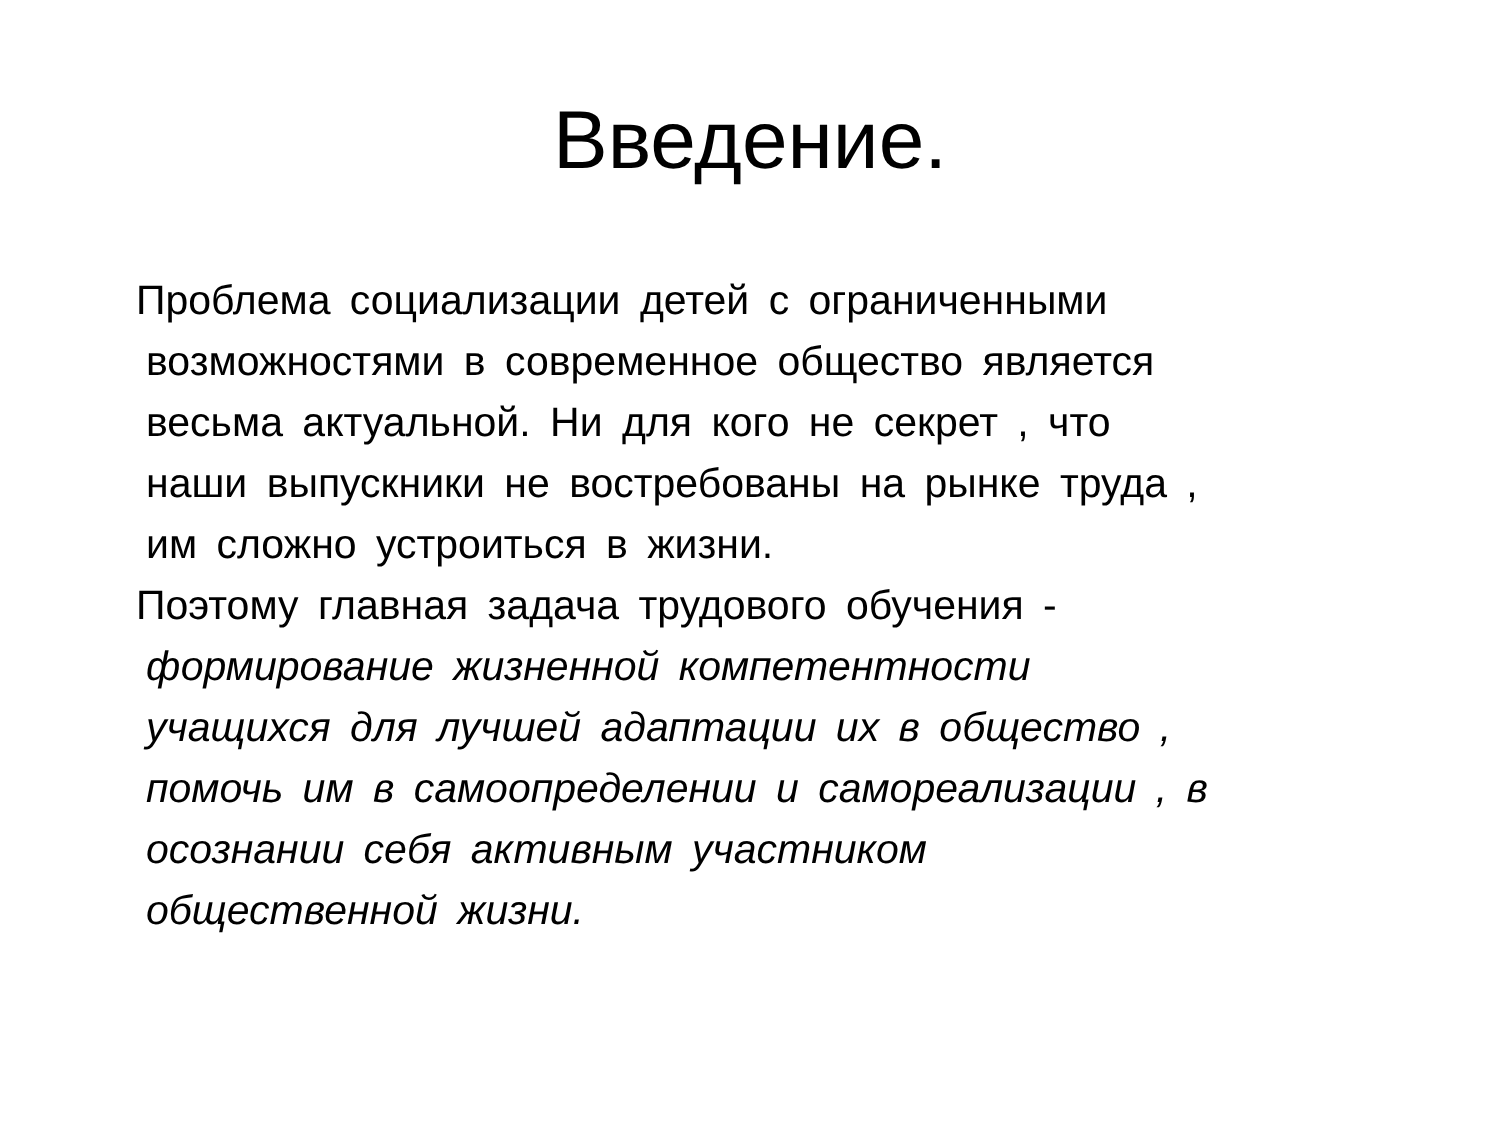Введение.
Проблема социализации детей с ограниченными
возможностями в современное общество является
весьма актуальной. Ни для кого не секрет , что
наши выпускники не востребованы на рынке труда ,
им сложно устроиться в жизни.
Поэтому главная задача трудового обучения -
формирование жизненной компетентности
учащихся для лучшей адаптации их в общество ,
помочь им в самоопределении и самореализации , в
осознании себя активным участником
общественной жизни.